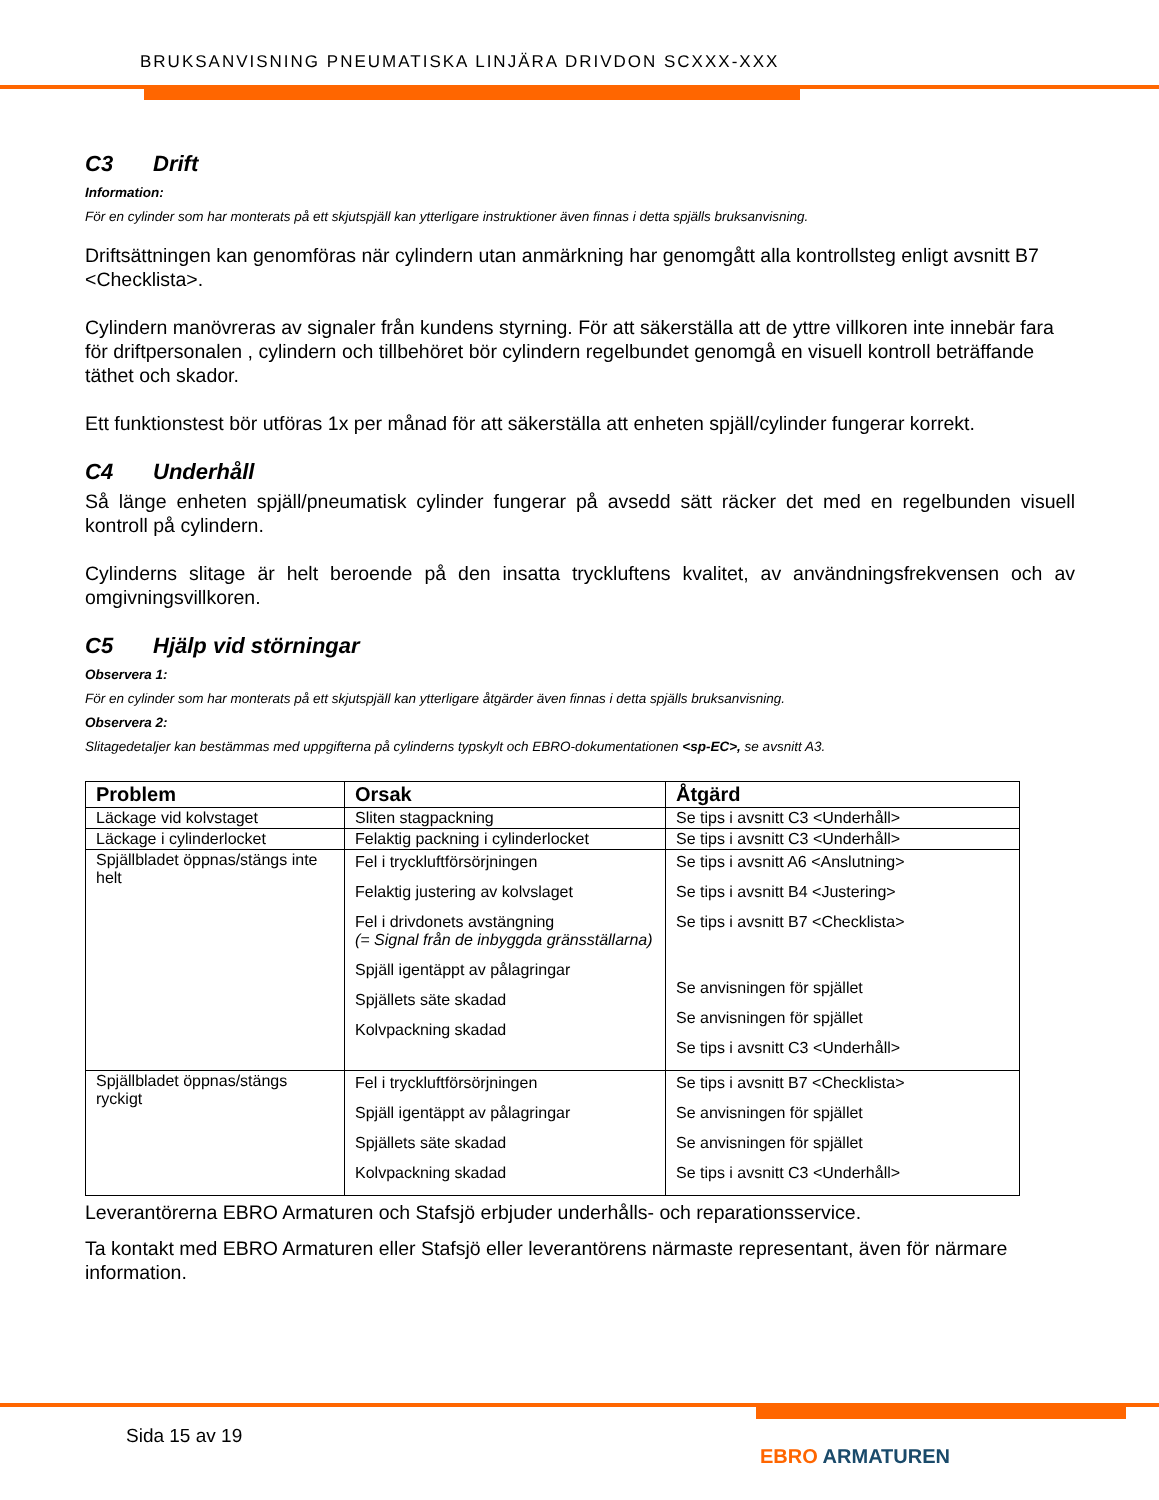BRUKSANVISNING PNEUMATISKA LINJÄRA DRIVDON SCXXX-XXX
C3 Drift
Information:
För en cylinder som har monterats på ett skjutspjäll kan ytterligare instruktioner även finnas i detta spjälls bruksanvisning.
Driftsättningen kan genomföras när cylindern utan anmärkning har genomgått alla kontrollsteg enligt avsnitt B7 <Checklista>.
Cylindern manövreras av signaler från kundens styrning. För att säkerställa att de yttre villkoren inte innebär fara för driftpersonalen , cylindern och tillbehöret bör cylindern regelbundet genomgå en visuell kontroll beträffande täthet och skador.
Ett funktionstest bör utföras 1x per månad för att säkerställa att enheten spjäll/cylinder fungerar korrekt.
C4 Underhåll
Så länge enheten spjäll/pneumatisk cylinder fungerar på avsedd sätt räcker det med en regelbunden visuell kontroll på cylindern.
Cylinderns slitage är helt beroende på den insatta tryckluftens kvalitet, av användningsfrekvensen och av omgivningsvillkoren.
C5 Hjälp vid störningar
Observera 1:
För en cylinder som har monterats på ett skjutspjäll kan ytterligare åtgärder även finnas i detta spjälls bruksanvisning.
Observera 2:
Slitagedetaljer kan bestämmas med uppgifterna på cylinderns typskylt och EBRO-dokumentationen <sp-EC>, se avsnitt A3.
| Problem | Orsak | Åtgärd |
| --- | --- | --- |
| Läckage vid kolvstaget | Sliten stagpackning | Se tips i avsnitt C3 <Underhåll> |
| Läckage i cylinderlocket | Felaktig packning i cylinderlocket | Se tips i avsnitt C3 <Underhåll> |
| Spjällbladet öppnas/stängs inte helt | Fel i tryckluftförsörjningen Felaktig justering av kolvslaget Fel i drivdonets avstängning (= Signal från de inbyggda gränsställarna) Spjäll igentäppt av pålagringar Spjällets säte skadad Kolvpackning skadad | Se tips i avsnitt A6 <Anslutning> Se tips i avsnitt B4 <Justering> Se tips i avsnitt B7 <Checklista> Se anvisningen för spjället Se anvisningen för spjället Se tips i avsnitt C3 <Underhåll> |
| Spjällbladet öppnas/stängs ryckigt | Fel i tryckluftförsörjningen Spjäll igentäppt av pålagringar Spjällets säte skadad Kolvpackning skadad | Se tips i avsnitt B7 <Checklista> Se anvisningen för spjället Se anvisningen för spjället Se tips i avsnitt C3 <Underhåll> |
Leverantörerna EBRO Armaturen och Stafsjö erbjuder underhålls- och reparationsservice.
Ta kontakt med EBRO Armaturen eller Stafsjö eller leverantörens närmaste representant, även för närmare information.
Sida 15 av 19
EBRO ARMATUREN